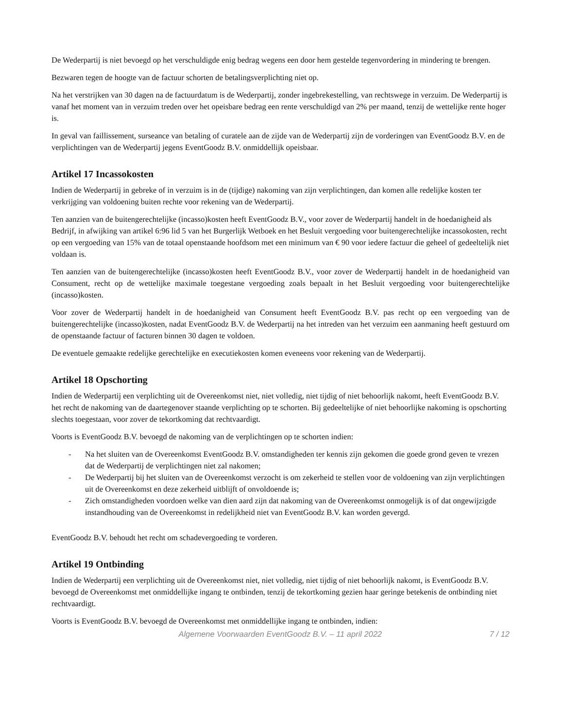De Wederpartij is niet bevoegd op het verschuldigde enig bedrag wegens een door hem gestelde tegenvordering in mindering te brengen.
Bezwaren tegen de hoogte van de factuur schorten de betalingsverplichting niet op.
Na het verstrijken van 30 dagen na de factuurdatum is de Wederpartij, zonder ingebrekestelling, van rechtswege in verzuim. De Wederpartij is vanaf het moment van in verzuim treden over het opeisbare bedrag een rente verschuldigd van 2% per maand, tenzij de wettelijke rente hoger is.
In geval van faillissement, surseance van betaling of curatele aan de zijde van de Wederpartij zijn de vorderingen van EventGoodz B.V. en de verplichtingen van de Wederpartij jegens EventGoodz B.V. onmiddellijk opeisbaar.
Artikel 17 Incassokosten
Indien de Wederpartij in gebreke of in verzuim is in de (tijdige) nakoming van zijn verplichtingen, dan komen alle redelijke kosten ter verkrijging van voldoening buiten rechte voor rekening van de Wederpartij.
Ten aanzien van de buitengerechtelijke (incasso)kosten heeft EventGoodz B.V., voor zover de Wederpartij handelt in de hoedanigheid als Bedrijf, in afwijking van artikel 6:96 lid 5 van het Burgerlijk Wetboek en het Besluit vergoeding voor buitengerechtelijke incassokosten, recht op een vergoeding van 15% van de totaal openstaande hoofdsom met een minimum van € 90 voor iedere factuur die geheel of gedeeltelijk niet voldaan is.
Ten aanzien van de buitengerechtelijke (incasso)kosten heeft EventGoodz B.V., voor zover de Wederpartij handelt in de hoedanigheid van Consument, recht op de wettelijke maximale toegestane vergoeding zoals bepaalt in het Besluit vergoeding voor buitengerechtelijke (incasso)kosten.
Voor zover de Wederpartij handelt in de hoedanigheid van Consument heeft EventGoodz B.V. pas recht op een vergoeding van de buitengerechtelijke (incasso)kosten, nadat EventGoodz B.V. de Wederpartij na het intreden van het verzuim een aanmaning heeft gestuurd om de openstaande factuur of facturen binnen 30 dagen te voldoen.
De eventuele gemaakte redelijke gerechtelijke en executiekosten komen eveneens voor rekening van de Wederpartij.
Artikel 18 Opschorting
Indien de Wederpartij een verplichting uit de Overeenkomst niet, niet volledig, niet tijdig of niet behoorlijk nakomt, heeft EventGoodz B.V. het recht de nakoming van de daartegenover staande verplichting op te schorten. Bij gedeeltelijke of niet behoorlijke nakoming is opschorting slechts toegestaan, voor zover de tekortkoming dat rechtvaardigt.
Voorts is EventGoodz B.V. bevoegd de nakoming van de verplichtingen op te schorten indien:
- Na het sluiten van de Overeenkomst EventGoodz B.V. omstandigheden ter kennis zijn gekomen die goede grond geven te vrezen dat de Wederpartij de verplichtingen niet zal nakomen;
- De Wederpartij bij het sluiten van de Overeenkomst verzocht is om zekerheid te stellen voor de voldoening van zijn verplichtingen uit de Overeenkomst en deze zekerheid uitblijft of onvoldoende is;
- Zich omstandigheden voordoen welke van dien aard zijn dat nakoming van de Overeenkomst onmogelijk is of dat ongewijzigde instandhouding van de Overeenkomst in redelijkheid niet van EventGoodz B.V. kan worden gevergd.
EventGoodz B.V. behoudt het recht om schadevergoeding te vorderen.
Artikel 19 Ontbinding
Indien de Wederpartij een verplichting uit de Overeenkomst niet, niet volledig, niet tijdig of niet behoorlijk nakomt, is EventGoodz B.V. bevoegd de Overeenkomst met onmiddellijke ingang te ontbinden, tenzij de tekortkoming gezien haar geringe betekenis de ontbinding niet rechtvaardigt.
Voorts is EventGoodz B.V. bevoegd de Overeenkomst met onmiddellijke ingang te ontbinden, indien:
Algemene Voorwaarden EventGoodz B.V. – 11 april 2022 7 / 12